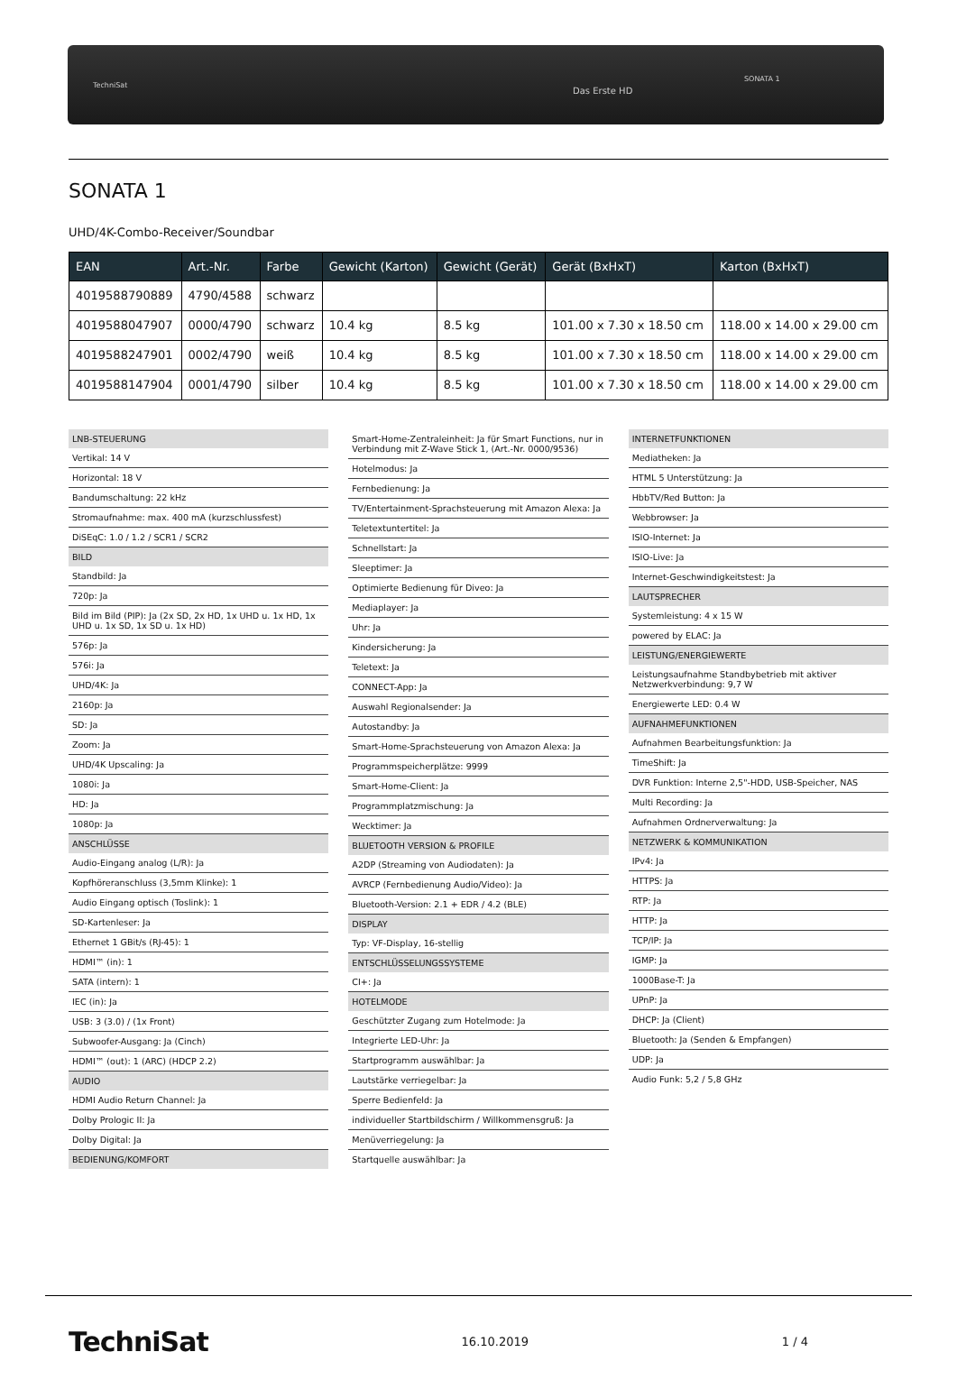TechniSat
Das Erste HD
SONATA 1
SONATA 1
UHD/4K-Combo-Receiver/Soundbar
| EAN | Art.-Nr. | Farbe | Gewicht (Karton) | Gewicht (Gerät) | Gerät (BxHxT) | Karton (BxHxT) |
| --- | --- | --- | --- | --- | --- | --- |
| 4019588790889 | 4790/4588 | schwarz | | | | |
| 4019588047907 | 0000/4790 | schwarz | 10.4 kg | 8.5 kg | 101.00 x 7.30 x 18.50 cm | 118.00 x 14.00 x 29.00 cm |
| 4019588247901 | 0002/4790 | weiß | 10.4 kg | 8.5 kg | 101.00 x 7.30 x 18.50 cm | 118.00 x 14.00 x 29.00 cm |
| 4019588147904 | 0001/4790 | silber | 10.4 kg | 8.5 kg | 101.00 x 7.30 x 18.50 cm | 118.00 x 14.00 x 29.00 cm |
LNB-STEUERUNG
Vertikal: 14 V
Horizontal: 18 V
Bandumschaltung: 22 kHz
Stromaufnahme: max. 400 mA (kurzschlussfest)
DiSEqC: 1.0 / 1.2 / SCR1 / SCR2
BILD
Standbild: Ja
720p: Ja
Bild im Bild (PIP): Ja (2x SD, 2x HD, 1x UHD u. 1x HD, 1x UHD u. 1x SD, 1x SD u. 1x HD)
576p: Ja
576i: Ja
UHD/4K: Ja
2160p: Ja
SD: Ja
Zoom: Ja
UHD/4K Upscaling: Ja
1080i: Ja
HD: Ja
1080p: Ja
ANSCHLÜSSE
Audio-Eingang analog (L/R): Ja
Kopfhöreranschluss (3,5mm Klinke): 1
Audio Eingang optisch (Toslink): 1
SD-Kartenleser: Ja
Ethernet 1 GBit/s (RJ-45): 1
HDMI™ (in): 1
SATA (intern): 1
IEC (in): Ja
USB: 3 (3.0) / (1x Front)
Subwoofer-Ausgang: Ja (Cinch)
HDMI™ (out): 1 (ARC) (HDCP 2.2)
AUDIO
HDMI Audio Return Channel: Ja
Dolby Prologic II: Ja
Dolby Digital: Ja
BEDIENUNG/KOMFORT
Smart-Home-Zentraleinheit: Ja für Smart Functions, nur in Verbindung mit Z-Wave Stick 1, (Art.-Nr. 0000/9536)
Hotelmodus: Ja
Fernbedienung: Ja
TV/Entertainment-Sprachsteuerung mit Amazon Alexa: Ja
Teletextuntertitel: Ja
Schnellstart: Ja
Sleeptimer: Ja
Optimierte Bedienung für Diveo: Ja
Mediaplayer: Ja
Uhr: Ja
Kindersicherung: Ja
Teletext: Ja
CONNECT-App: Ja
Auswahl Regionalsender: Ja
Autostandby: Ja
Smart-Home-Sprachsteuerung von Amazon Alexa: Ja
Programmspeicherplätze: 9999
Smart-Home-Client: Ja
Programmplatzmischung: Ja
Wecktimer: Ja
BLUETOOTH VERSION & PROFILE
A2DP (Streaming von Audiodaten): Ja
AVRCP (Fernbedienung Audio/Video): Ja
Bluetooth-Version: 2.1 + EDR / 4.2 (BLE)
DISPLAY
Typ: VF-Display, 16-stellig
ENTSCHLÜSSELUNGSSYSTEME
CI+: Ja
HOTELMODE
Geschützter Zugang zum Hotelmode: Ja
Integrierte LED-Uhr: Ja
Startprogramm auswählbar: Ja
Lautstärke verriegelbar: Ja
Sperre Bedienfeld: Ja
individueller Startbildschirm / Willkommensgruß: Ja
Menüverriegelung: Ja
Startquelle auswählbar: Ja
INTERNETFUNKTIONEN
Mediatheken: Ja
HTML 5 Unterstützung: Ja
HbbTV/Red Button: Ja
Webbrowser: Ja
ISIO-Internet: Ja
ISIO-Live: Ja
Internet-Geschwindigkeitstest: Ja
LAUTSPRECHER
Systemleistung: 4 x 15 W
powered by ELAC: Ja
LEISTUNG/ENERGIEWERTE
Leistungsaufnahme Standbybetrieb mit aktiver Netzwerkverbindung: 9,7 W
Energiewerte LED: 0.4 W
AUFNAHMEFUNKTIONEN
Aufnahmen Bearbeitungsfunktion: Ja
TimeShift: Ja
DVR Funktion: Interne 2,5"-HDD, USB-Speicher, NAS
Multi Recording: Ja
Aufnahmen Ordnerverwaltung: Ja
NETZWERK & KOMMUNIKATION
IPv4: Ja
HTTPS: Ja
RTP: Ja
HTTP: Ja
TCP/IP: Ja
IGMP: Ja
1000Base-T: Ja
UPnP: Ja
DHCP: Ja (Client)
Bluetooth: Ja (Senden & Empfangen)
UDP: Ja
Audio Funk: 5,2 / 5,8 GHz
TechniSat 16.10.2019 1 / 4